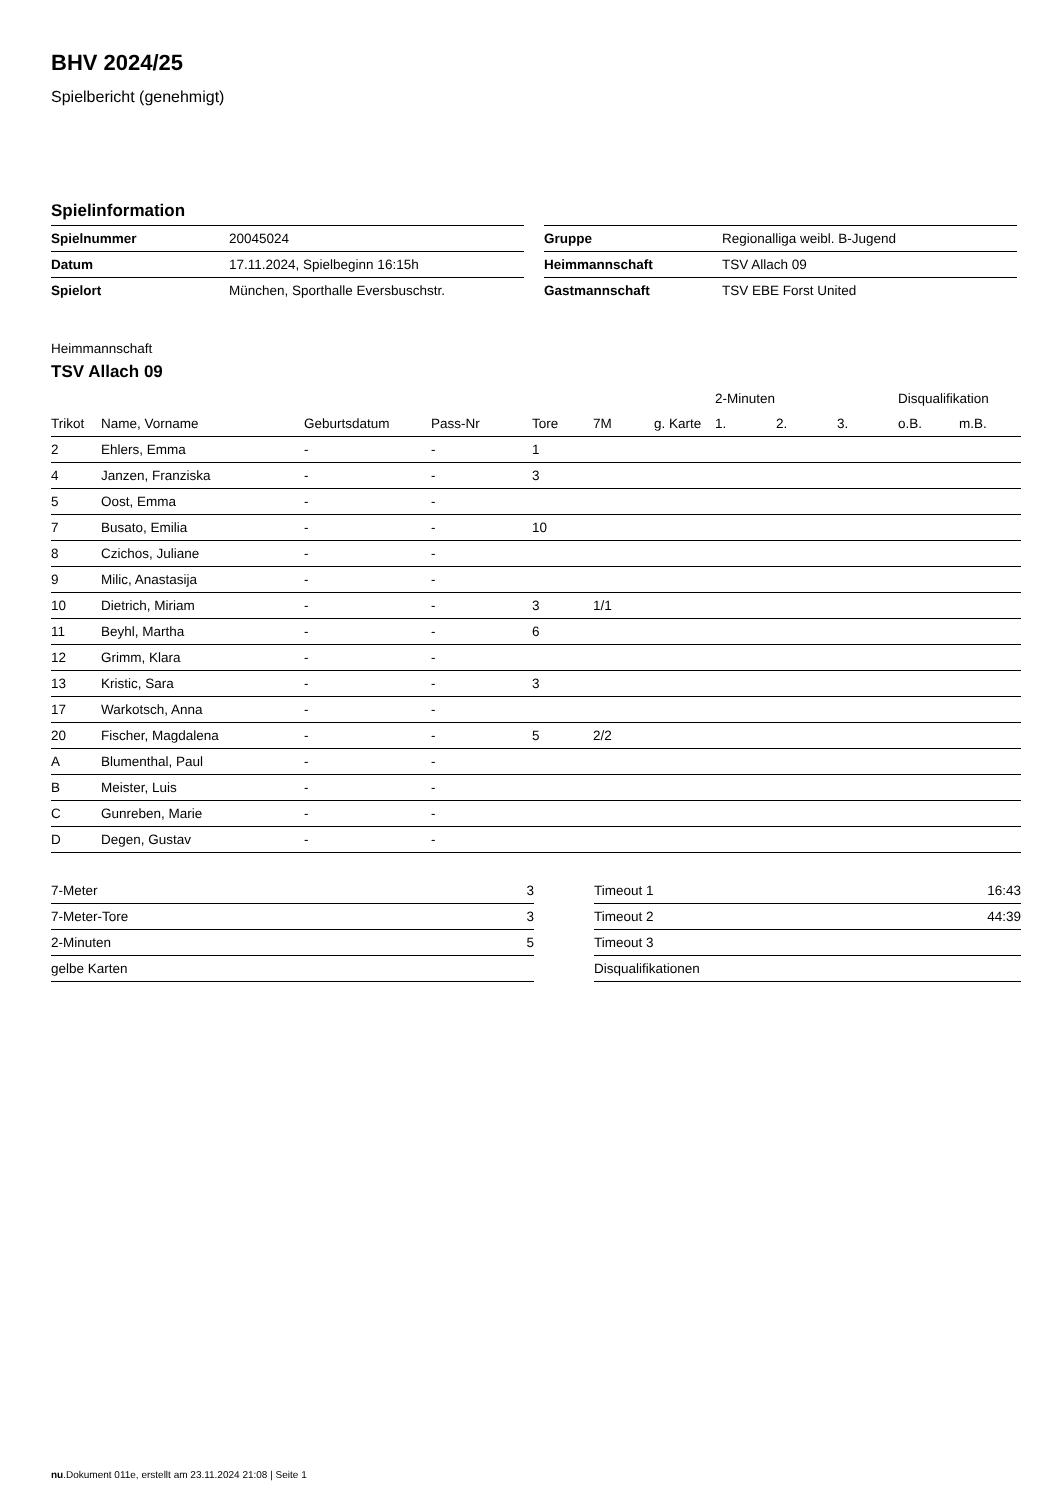BHV 2024/25
Spielbericht (genehmigt)
Spielinformation
| Spielnummer | 20045024 |
| Datum | 17.11.2024, Spielbeginn 16:15h |
| Spielort | München, Sporthalle Eversbuschstr. |
| Gruppe | Regionalliga weibl. B-Jugend |
| Heimmannschaft | TSV Allach 09 |
| Gastmannschaft | TSV EBE Forst United |
Heimmannschaft
TSV Allach 09
| | | | | | | | 2-Minuten | | | Disqualifikation | |
| --- | --- | --- | --- | --- | --- | --- | --- | --- | --- | --- | --- |
| Trikot | Name, Vorname | Geburtsdatum | Pass-Nr | Tore | 7M | g. Karte | 1. | 2. | 3. | o.B. | m.B. |
| 2 | Ehlers, Emma | - | - | 1 | | | | | | | |
| 4 | Janzen, Franziska | - | - | 3 | | | | | | | |
| 5 | Oost, Emma | - | - | | | | | | | | |
| 7 | Busato, Emilia | - | - | 10 | | | | | | | |
| 8 | Czichos, Juliane | - | - | | | | | | | | |
| 9 | Milic, Anastasija | - | - | | | | | | | | |
| 10 | Dietrich, Miriam | - | - | 3 | 1/1 | | | | | | |
| 11 | Beyhl, Martha | - | - | 6 | | | | | | | |
| 12 | Grimm, Klara | - | - | | | | | | | | |
| 13 | Kristic, Sara | - | - | 3 | | | | | | | |
| 17 | Warkotsch, Anna | - | - | | | | | | | | |
| 20 | Fischer, Magdalena | - | - | 5 | 2/2 | | | | | | |
| A | Blumenthal, Paul | - | - | | | | | | | | |
| B | Meister, Luis | - | - | | | | | | | | |
| C | Gunreben, Marie | - | - | | | | | | | | |
| D | Degen, Gustav | - | - | | | | | | | | |
| 7-Meter | 3 |
| 7-Meter-Tore | 3 |
| 2-Minuten | 5 |
| gelbe Karten | |
| Timeout 1 | 16:43 |
| Timeout 2 | 44:39 |
| Timeout 3 | |
| Disqualifikationen | |
nu.Dokument 011e, erstellt am 23.11.2024 21:08 | Seite 1